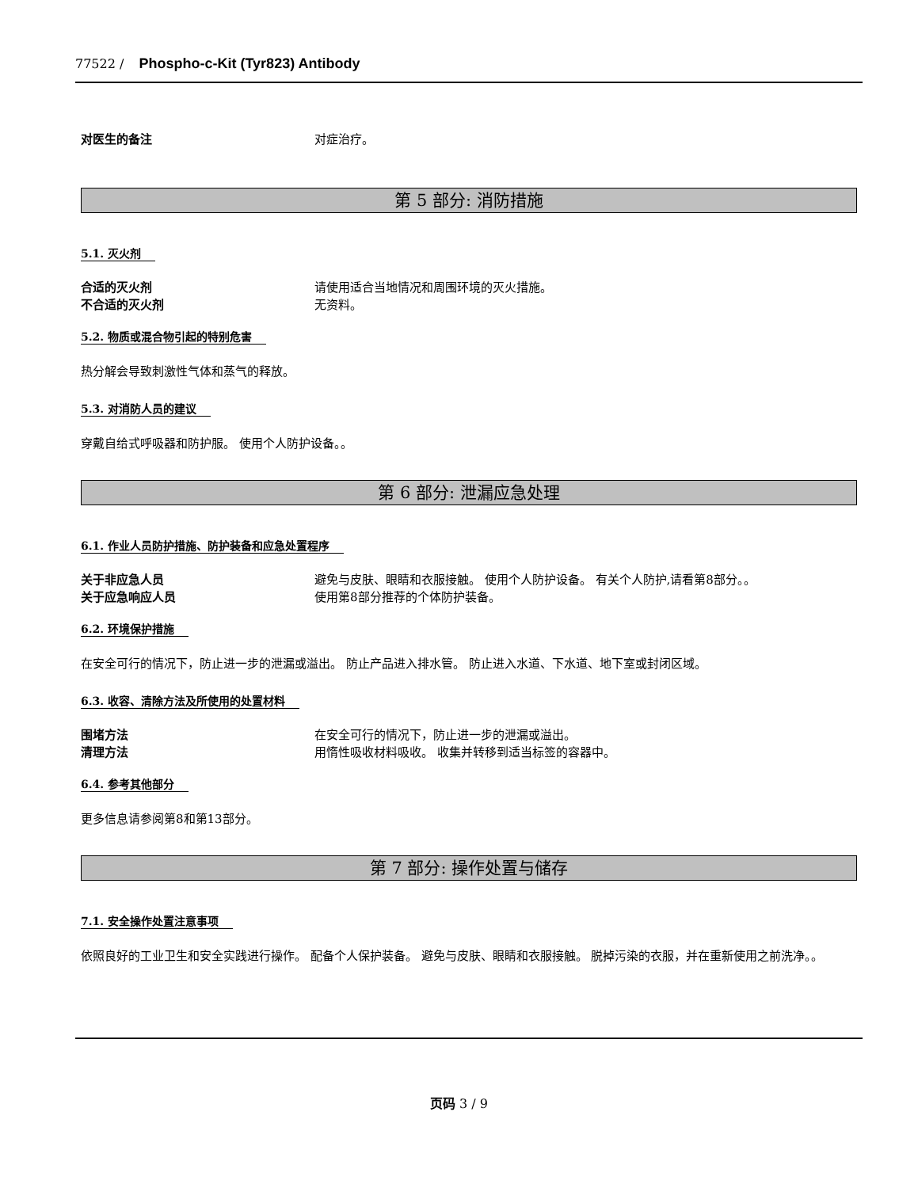77522 / Phospho-c-Kit (Tyr823) Antibody
对医生的备注 对症治疗。
第 5 部分: 消防措施
5.1. 灭火剂
合适的灭火剂 请使用适合当地情况和周围环境的灭火措施。
不合适的灭火剂 无资料。
5.2. 物质或混合物引起的特别危害
热分解会导致刺激性气体和蒸气的释放。
5.3. 对消防人员的建议
穿戴自给式呼吸器和防护服。 使用个人防护设备。。
第 6 部分: 泄漏应急处理
6.1. 作业人员防护措施、防护装备和应急处置程序
关于非应急人员 避免与皮肤、眼睛和衣服接触。 使用个人防护设备。 有关个人防护,请看第8部分。。
关于应急响应人员 使用第8部分推荐的个体防护装备。
6.2. 环境保护措施
在安全可行的情况下，防止进一步的泄漏或溢出。 防止产品进入排水管。 防止进入水道、下水道、地下室或封闭区域。
6.3. 收容、清除方法及所使用的处置材料
围堵方法 在安全可行的情况下，防止进一步的泄漏或溢出。
清理方法 用惰性吸收材料吸收。 收集并转移到适当标签的容器中。
6.4. 参考其他部分
更多信息请参阅第8和第13部分。
第 7 部分: 操作处置与储存
7.1. 安全操作处置注意事项
依照良好的工业卫生和安全实践进行操作。 配备个人保护装备。 避免与皮肤、眼睛和衣服接触。 脱掉污染的衣服，并在重新使用之前洗净。。
页码 3 / 9